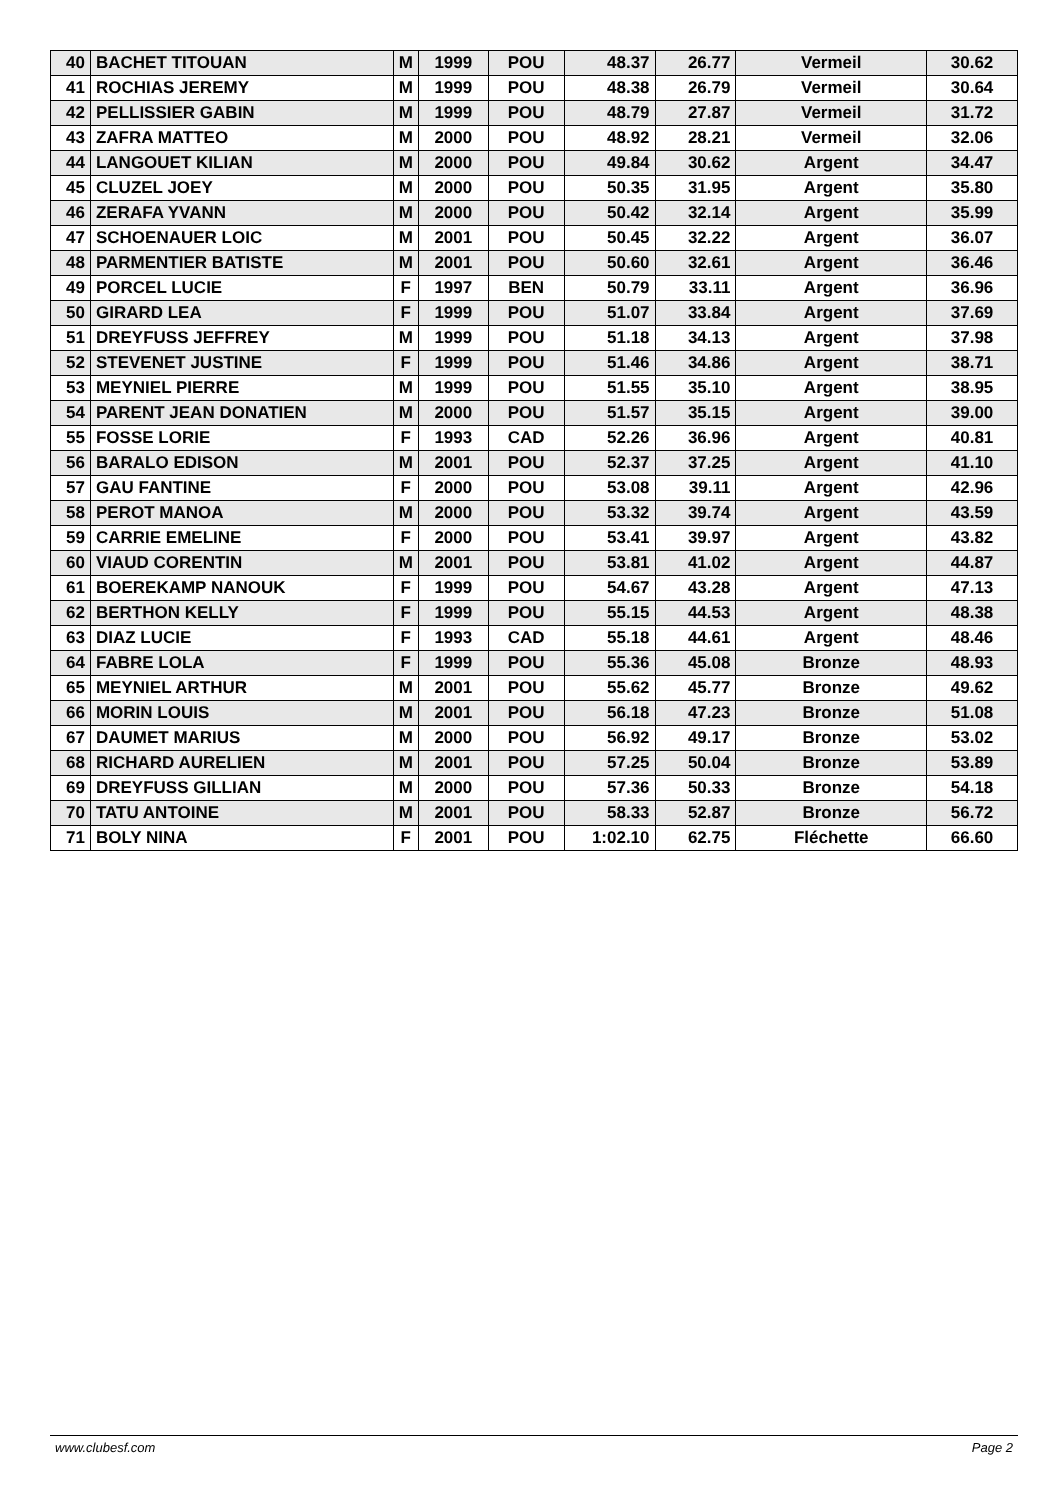| 40 | BACHET TITOUAN | M | 1999 | POU | 48.37 | 26.77 | Vermeil | 30.62 |
| 41 | ROCHIAS JEREMY | M | 1999 | POU | 48.38 | 26.79 | Vermeil | 30.64 |
| 42 | PELLISSIER GABIN | M | 1999 | POU | 48.79 | 27.87 | Vermeil | 31.72 |
| 43 | ZAFRA MATTEO | M | 2000 | POU | 48.92 | 28.21 | Vermeil | 32.06 |
| 44 | LANGOUET KILIAN | M | 2000 | POU | 49.84 | 30.62 | Argent | 34.47 |
| 45 | CLUZEL JOEY | M | 2000 | POU | 50.35 | 31.95 | Argent | 35.80 |
| 46 | ZERAFA YVANN | M | 2000 | POU | 50.42 | 32.14 | Argent | 35.99 |
| 47 | SCHOENAUER LOIC | M | 2001 | POU | 50.45 | 32.22 | Argent | 36.07 |
| 48 | PARMENTIER BATISTE | M | 2001 | POU | 50.60 | 32.61 | Argent | 36.46 |
| 49 | PORCEL LUCIE | F | 1997 | BEN | 50.79 | 33.11 | Argent | 36.96 |
| 50 | GIRARD LEA | F | 1999 | POU | 51.07 | 33.84 | Argent | 37.69 |
| 51 | DREYFUSS JEFFREY | M | 1999 | POU | 51.18 | 34.13 | Argent | 37.98 |
| 52 | STEVENET JUSTINE | F | 1999 | POU | 51.46 | 34.86 | Argent | 38.71 |
| 53 | MEYNIEL PIERRE | M | 1999 | POU | 51.55 | 35.10 | Argent | 38.95 |
| 54 | PARENT JEAN DONATIEN | M | 2000 | POU | 51.57 | 35.15 | Argent | 39.00 |
| 55 | FOSSE LORIE | F | 1993 | CAD | 52.26 | 36.96 | Argent | 40.81 |
| 56 | BARALO EDISON | M | 2001 | POU | 52.37 | 37.25 | Argent | 41.10 |
| 57 | GAU FANTINE | F | 2000 | POU | 53.08 | 39.11 | Argent | 42.96 |
| 58 | PEROT MANOA | M | 2000 | POU | 53.32 | 39.74 | Argent | 43.59 |
| 59 | CARRIE EMELINE | F | 2000 | POU | 53.41 | 39.97 | Argent | 43.82 |
| 60 | VIAUD CORENTIN | M | 2001 | POU | 53.81 | 41.02 | Argent | 44.87 |
| 61 | BOEREKAMP NANOUK | F | 1999 | POU | 54.67 | 43.28 | Argent | 47.13 |
| 62 | BERTHON KELLY | F | 1999 | POU | 55.15 | 44.53 | Argent | 48.38 |
| 63 | DIAZ LUCIE | F | 1993 | CAD | 55.18 | 44.61 | Argent | 48.46 |
| 64 | FABRE LOLA | F | 1999 | POU | 55.36 | 45.08 | Bronze | 48.93 |
| 65 | MEYNIEL ARTHUR | M | 2001 | POU | 55.62 | 45.77 | Bronze | 49.62 |
| 66 | MORIN LOUIS | M | 2001 | POU | 56.18 | 47.23 | Bronze | 51.08 |
| 67 | DAUMET MARIUS | M | 2000 | POU | 56.92 | 49.17 | Bronze | 53.02 |
| 68 | RICHARD AURELIEN | M | 2001 | POU | 57.25 | 50.04 | Bronze | 53.89 |
| 69 | DREYFUSS GILLIAN | M | 2000 | POU | 57.36 | 50.33 | Bronze | 54.18 |
| 70 | TATU ANTOINE | M | 2001 | POU | 58.33 | 52.87 | Bronze | 56.72 |
| 71 | BOLY NINA | F | 2001 | POU | 1:02.10 | 62.75 | Fléchette | 66.60 |
www.clubesf.com Page 2